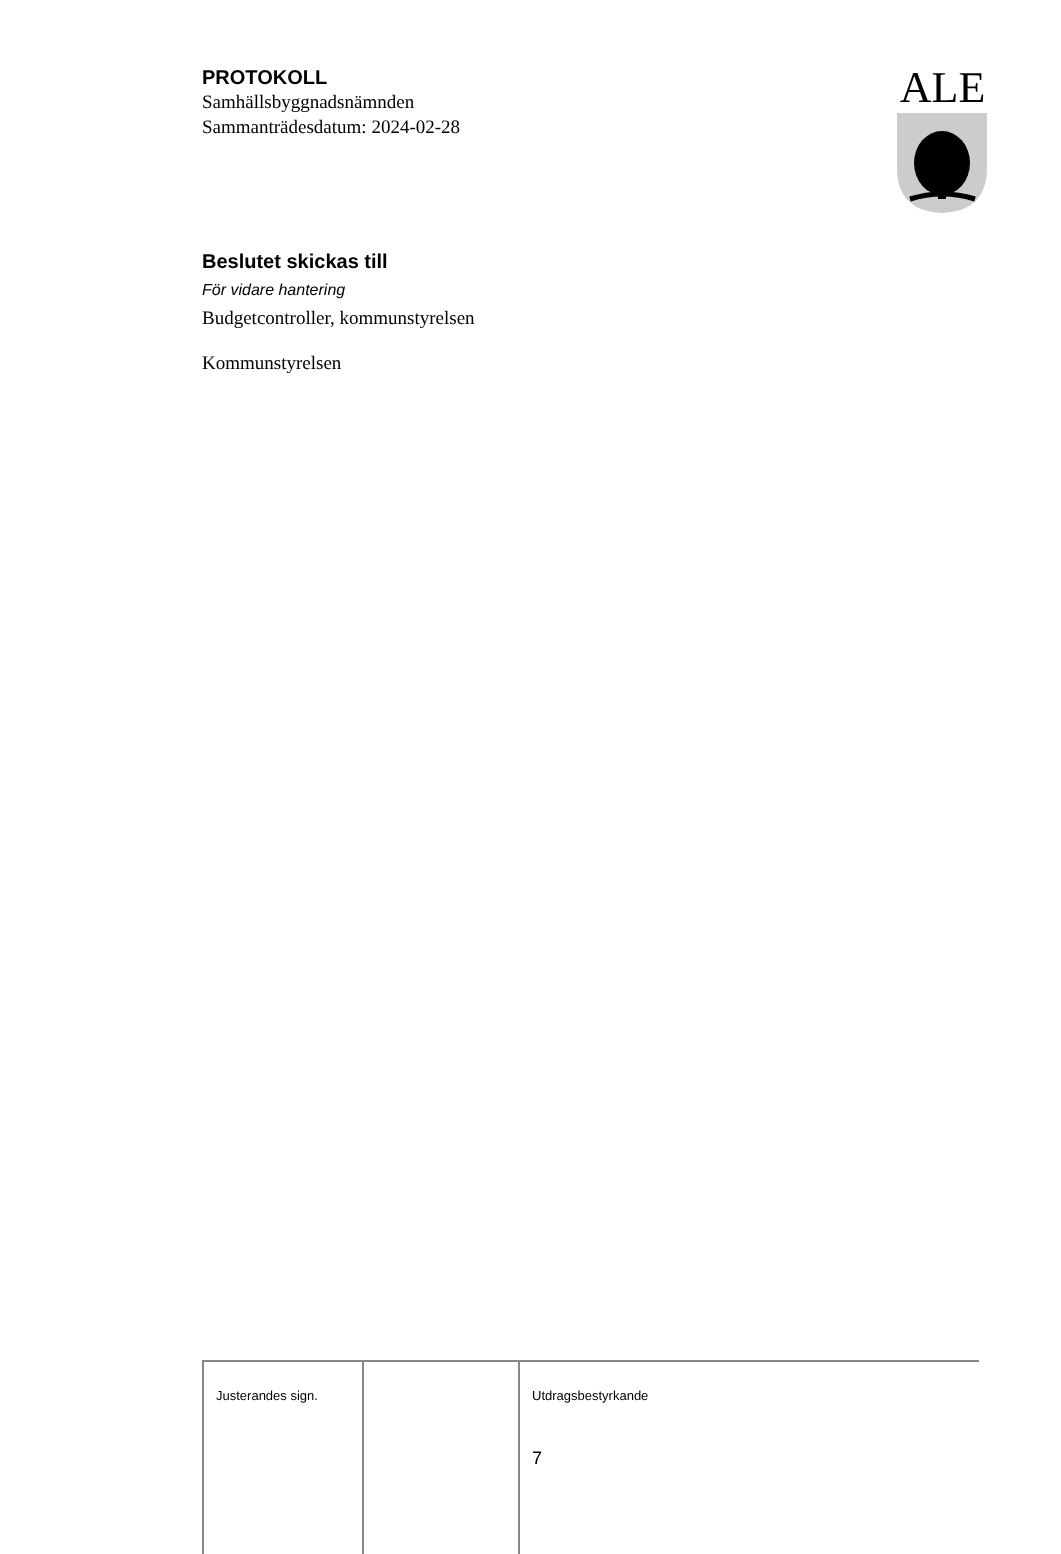PROTOKOLL
Samhällsbyggnadsnämnden
Sammanträdesdatum: 2024-02-28
ALE
Beslutet skickas till
För vidare hantering
Budgetcontroller, kommunstyrelsen
Kommunstyrelsen
| Justerandes sign. | | Utdragsbestyrkande 7 |